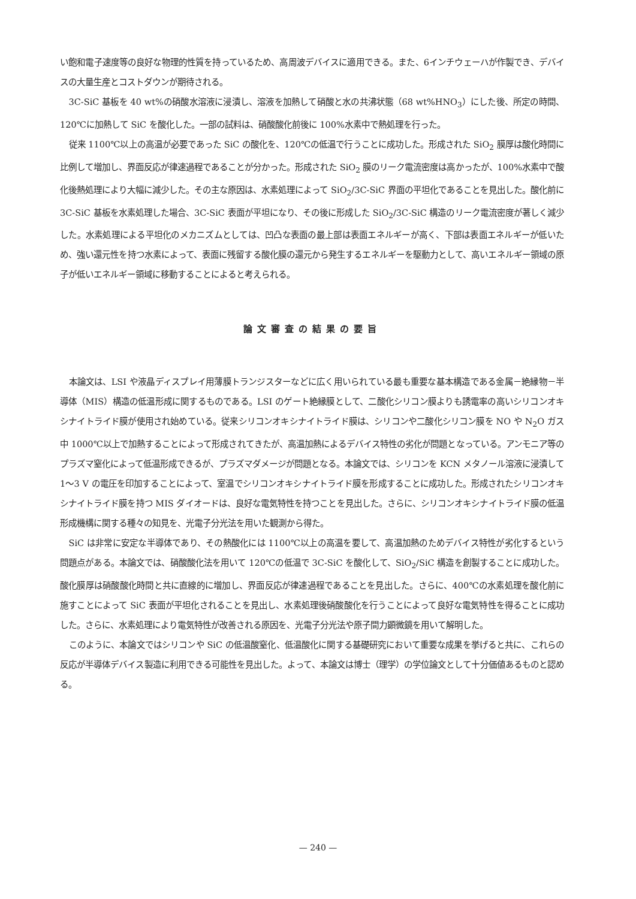い飽和電子速度等の良好な物理的性質を持っているため、高周波デバイスに適用できる。また、6インチウェーハが作製でき、デバイスの大量生産とコストダウンが期待される。
3C-SiC 基板を 40 wt%の硝酸水溶液に浸漬し、溶液を加熱して硝酸と水の共沸状態（68 wt%HNO<sub>3</sub>）にした後、所定の時間、120℃に加熱して SiC を酸化した。一部の試料は、硝酸酸化前後に 100%水素中で熱処理を行った。
従来 1100℃以上の高温が必要であった SiC の酸化を、120℃の低温で行うことに成功した。形成された SiO<sub>2</sub> 膜厚は酸化時間に比例して増加し、界面反応が律速過程であることが分かった。形成された SiO<sub>2</sub> 膜のリーク電流密度は高かったが、100%水素中で酸化後熱処理により大幅に減少した。その主な原因は、水素処理によって SiO<sub>2</sub>/3C-SiC 界面の平坦化であることを見出した。酸化前に 3C-SiC 基板を水素処理した場合、3C-SiC 表面が平坦になり、その後に形成した SiO<sub>2</sub>/3C-SiC 構造のリーク電流密度が著しく減少した。水素処理による平坦化のメカニズムとしては、凹凸な表面の最上部は表面エネルギーが高く、下部は表面エネルギーが低いため、強い還元性を持つ水素によって、表面に残留する酸化膜の還元から発生するエネルギーを駆動力として、高いエネルギー領域の原子が低いエネルギー領域に移動することによると考えられる。
論文審査の結果の要旨
本論文は、LSI や液晶ディスプレイ用薄膜トランジスターなどに広く用いられている最も重要な基本構造である金属－絶縁物－半導体（MIS）構造の低温形成に関するものである。LSI のゲート絶縁膜として、二酸化シリコン膜よりも誘電率の高いシリコンオキシナイトライド膜が使用され始めている。従来シリコンオキシナイトライド膜は、シリコンや二酸化シリコン膜を NO や N<sub>2</sub>O ガス中 1000℃以上で加熱することによって形成されてきたが、高温加熱によるデバイス特性の劣化が問題となっている。アンモニア等のプラズマ窒化によって低温形成できるが、プラズマダメージが問題となる。本論文では、シリコンを KCN メタノール溶液に浸漬して 1～3 V の電圧を印加することによって、室温でシリコンオキシナイトライド膜を形成することに成功した。形成されたシリコンオキシナイトライド膜を持つ MIS ダイオードは、良好な電気特性を持つことを見出した。さらに、シリコンオキシナイトライド膜の低温形成機構に関する種々の知見を、光電子分光法を用いた観測から得た。
SiC は非常に安定な半導体であり、その熱酸化には 1100℃以上の高温を要して、高温加熱のためデバイス特性が劣化するという問題点がある。本論文では、硝酸酸化法を用いて 120℃の低温で 3C-SiC を酸化して、SiO<sub>2</sub>/SiC 構造を創製することに成功した。酸化膜厚は硝酸酸化時間と共に直線的に増加し、界面反応が律速過程であることを見出した。さらに、400℃の水素処理を酸化前に施すことによって SiC 表面が平坦化されることを見出し、水素処理後硝酸酸化を行うことによって良好な電気特性を得ることに成功した。さらに、水素処理により電気特性が改善される原因を、光電子分光法や原子間力顕微鏡を用いて解明した。
このように、本論文ではシリコンや SiC の低温酸窒化、低温酸化に関する基礎研究において重要な成果を挙げると共に、これらの反応が半導体デバイス製造に利用できる可能性を見出した。よって、本論文は博士（理学）の学位論文として十分価値あるものと認める。
— 240 —